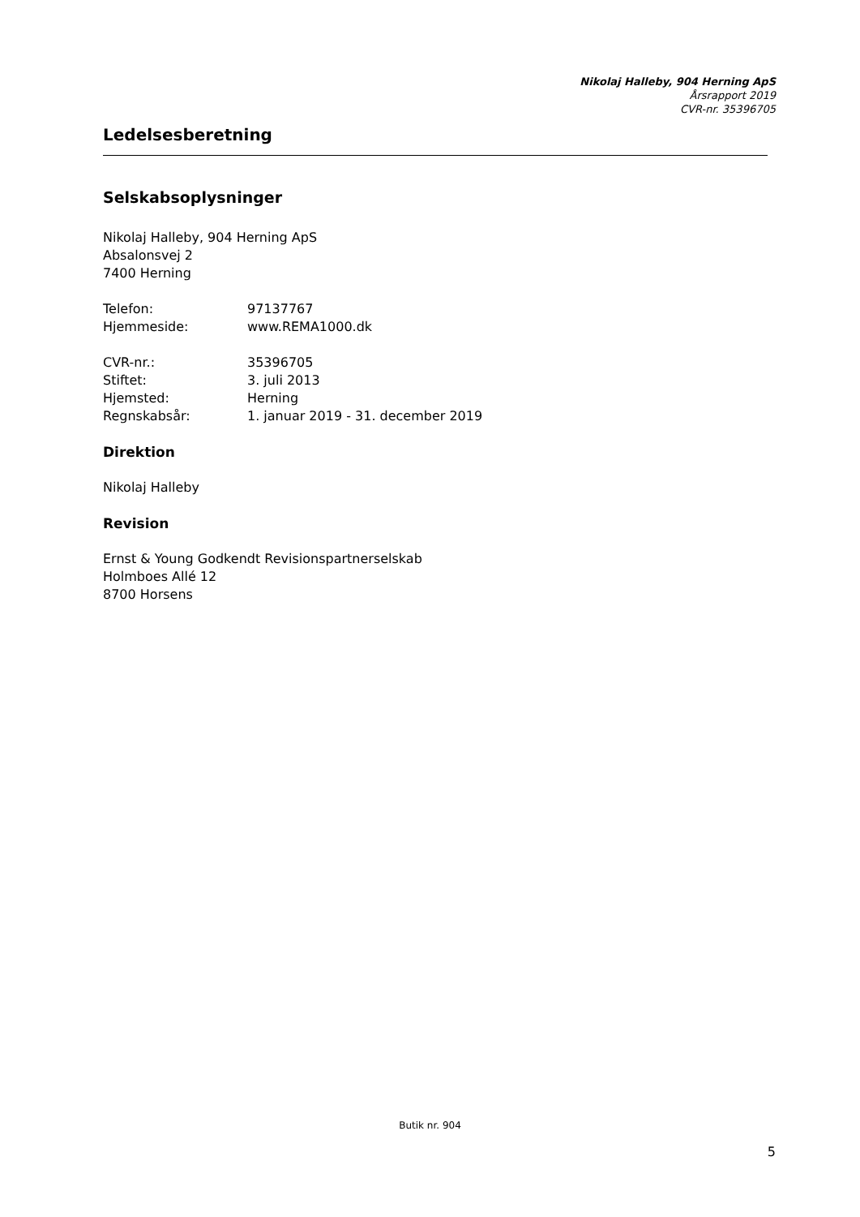Nikolaj Halleby, 904 Herning ApS
Årsrapport 2019
CVR-nr. 35396705
Ledelsesberetning
Selskabsoplysninger
Nikolaj Halleby, 904 Herning ApS
Absalonsvej 2
7400 Herning
| Telefon: | 97137767 |
| Hjemmeside: | www.REMA1000.dk |
| CVR-nr.: | 35396705 |
| Stiftet: | 3. juli 2013 |
| Hjemsted: | Herning |
| Regnskabsår: | 1. januar 2019 - 31. december 2019 |
Direktion
Nikolaj Halleby
Revision
Ernst & Young Godkendt Revisionspartnerselskab
Holmboes Allé 12
8700 Horsens
Butik nr. 904
5